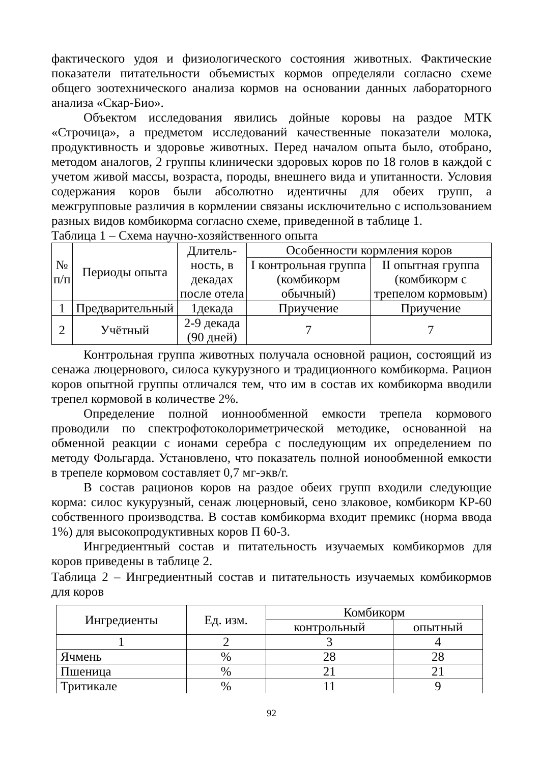фактического удоя и физиологического состояния животных. Фактические показатели питательности объемистых кормов определяли согласно схеме общего зоотехнического анализа кормов на основании данных лабораторного анализа «Скар-Био».
Объектом исследования явились дойные коровы на раздое МТК «Строчица», а предметом исследований качественные показатели молока, продуктивность и здоровье животных. Перед началом опыта было, отобрано, методом аналогов, 2 группы клинически здоровых коров по 18 голов в каждой с учетом живой массы, возраста, породы, внешнего вида и упитанности. Условия содержания коров были абсолютно идентичны для обеих групп, а межгрупповые различия в кормлении связаны исключительно с использованием разных видов комбикорма согласно схеме, приведенной в таблице 1.
Таблица 1 – Схема научно-хозяйственного опыта
| № п/п | Периоды опыта | Длитель- ность, в декадах после отела | Особенности кормления коров | |
| --- | --- | --- | --- | --- |
| | | | I контрольная группа (комбикорм обычный) | II опытная группа (комбикорм с трепелом кормовым) |
| 1 | Предварительный | 1декада | Приучение | Приучение |
| 2 | Учётный | 2-9 декада (90 дней) | 7 | 7 |
Контрольная группа животных получала основной рацион, состоящий из сенажа люцернового, силоса кукурузного и традиционного комбикорма. Рацион коров опытной группы отличался тем, что им в состав их комбикорма вводили трепел кормовой в количестве 2%.
Определение полной ионнообменной емкости трепела кормового проводили по спектрофотоколориметрической методике, основанной на обменной реакции с ионами серебра с последующим их определением по методу Фольгарда. Установлено, что показатель полной ионообменной емкости в трепеле кормовом составляет 0,7 мг-экв/г.
В состав рационов коров на раздое обеих групп входили следующие корма: силос кукурузный, сенаж люцерновый, сено злаковое, комбикорм КР-60 собственного производства. В состав комбикорма входит премикс (норма ввода 1%) для высокопродуктивных коров П 60-3.
Ингредиентный состав и питательность изучаемых комбикормов для коров приведены в таблице 2.
Таблица 2 – Ингредиентный состав и питательность изучаемых комбикормов для коров
| Ингредиенты | Ед. изм. | Комбикорм | |
| --- | --- | --- | --- |
| | | контрольный | опытный |
| 1 | 2 | 3 | 4 |
| Ячмень | % | 28 | 28 |
| Пшеница | % | 21 | 21 |
| Тритикале | % | 11 | 9 |
92